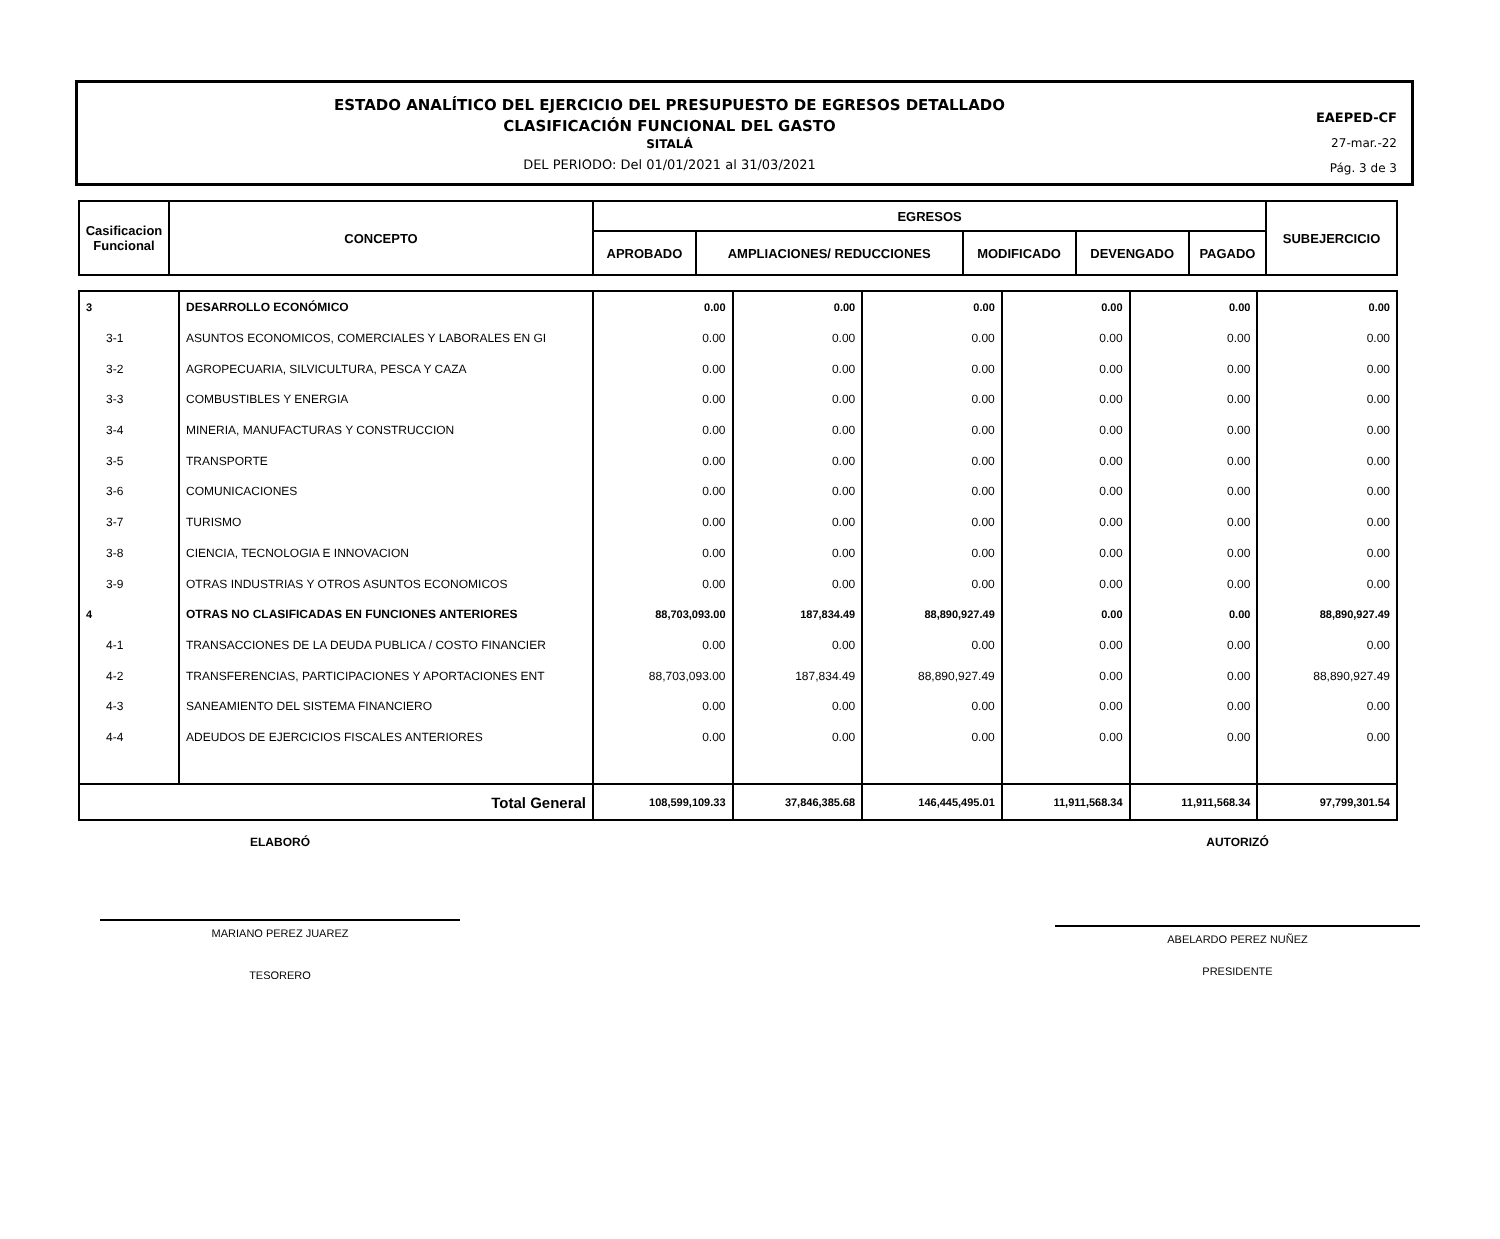ESTADO ANALÍTICO DEL EJERCICIO DEL PRESUPUESTO DE EGRESOS DETALLADO
CLASIFICACIÓN FUNCIONAL DEL GASTO
SITALÁ
DEL PERIODO: Del 01/01/2021 al 31/03/2021
EAEPED-CF
27-mar.-22
Pág. 3 de 3
| Casificacion Funcional | CONCEPTO | EGRESOS | | | | | SUBEJERCICIO |
| --- | --- | --- | --- | --- | --- | --- | --- |
| | | APROBADO | AMPLIACIONES/ REDUCCIONES | MODIFICADO | DEVENGADO | PAGADO | |
| 3 | DESARROLLO ECONÓMICO | 0.00 | 0.00 | 0.00 | 0.00 | 0.00 | 0.00 |
| 3-1 | ASUNTOS ECONOMICOS, COMERCIALES Y LABORALES EN GI | 0.00 | 0.00 | 0.00 | 0.00 | 0.00 | 0.00 |
| 3-2 | AGROPECUARIA, SILVICULTURA, PESCA Y CAZA | 0.00 | 0.00 | 0.00 | 0.00 | 0.00 | 0.00 |
| 3-3 | COMBUSTIBLES Y ENERGIA | 0.00 | 0.00 | 0.00 | 0.00 | 0.00 | 0.00 |
| 3-4 | MINERIA, MANUFACTURAS Y CONSTRUCCION | 0.00 | 0.00 | 0.00 | 0.00 | 0.00 | 0.00 |
| 3-5 | TRANSPORTE | 0.00 | 0.00 | 0.00 | 0.00 | 0.00 | 0.00 |
| 3-6 | COMUNICACIONES | 0.00 | 0.00 | 0.00 | 0.00 | 0.00 | 0.00 |
| 3-7 | TURISMO | 0.00 | 0.00 | 0.00 | 0.00 | 0.00 | 0.00 |
| 3-8 | CIENCIA, TECNOLOGIA E INNOVACION | 0.00 | 0.00 | 0.00 | 0.00 | 0.00 | 0.00 |
| 3-9 | OTRAS INDUSTRIAS Y OTROS ASUNTOS ECONOMICOS | 0.00 | 0.00 | 0.00 | 0.00 | 0.00 | 0.00 |
| 4 | OTRAS NO CLASIFICADAS EN FUNCIONES ANTERIORES | 88,703,093.00 | 187,834.49 | 88,890,927.49 | 0.00 | 0.00 | 88,890,927.49 |
| 4-1 | TRANSACCIONES DE LA DEUDA PUBLICA / COSTO FINANCIER | 0.00 | 0.00 | 0.00 | 0.00 | 0.00 | 0.00 |
| 4-2 | TRANSFERENCIAS, PARTICIPACIONES Y APORTACIONES ENT | 88,703,093.00 | 187,834.49 | 88,890,927.49 | 0.00 | 0.00 | 88,890,927.49 |
| 4-3 | SANEAMIENTO DEL SISTEMA FINANCIERO | 0.00 | 0.00 | 0.00 | 0.00 | 0.00 | 0.00 |
| 4-4 | ADEUDOS DE EJERCICIOS FISCALES ANTERIORES | 0.00 | 0.00 | 0.00 | 0.00 | 0.00 | 0.00 |
| Total General | | 108,599,109.33 | 37,846,385.68 | 146,445,495.01 | 11,911,568.34 | 11,911,568.34 | 97,799,301.54 |
ELABORÓ
MARIANO PEREZ JUAREZ
TESORERO
AUTORIZÓ
ABELARDO PEREZ NUÑEZ
PRESIDENTE